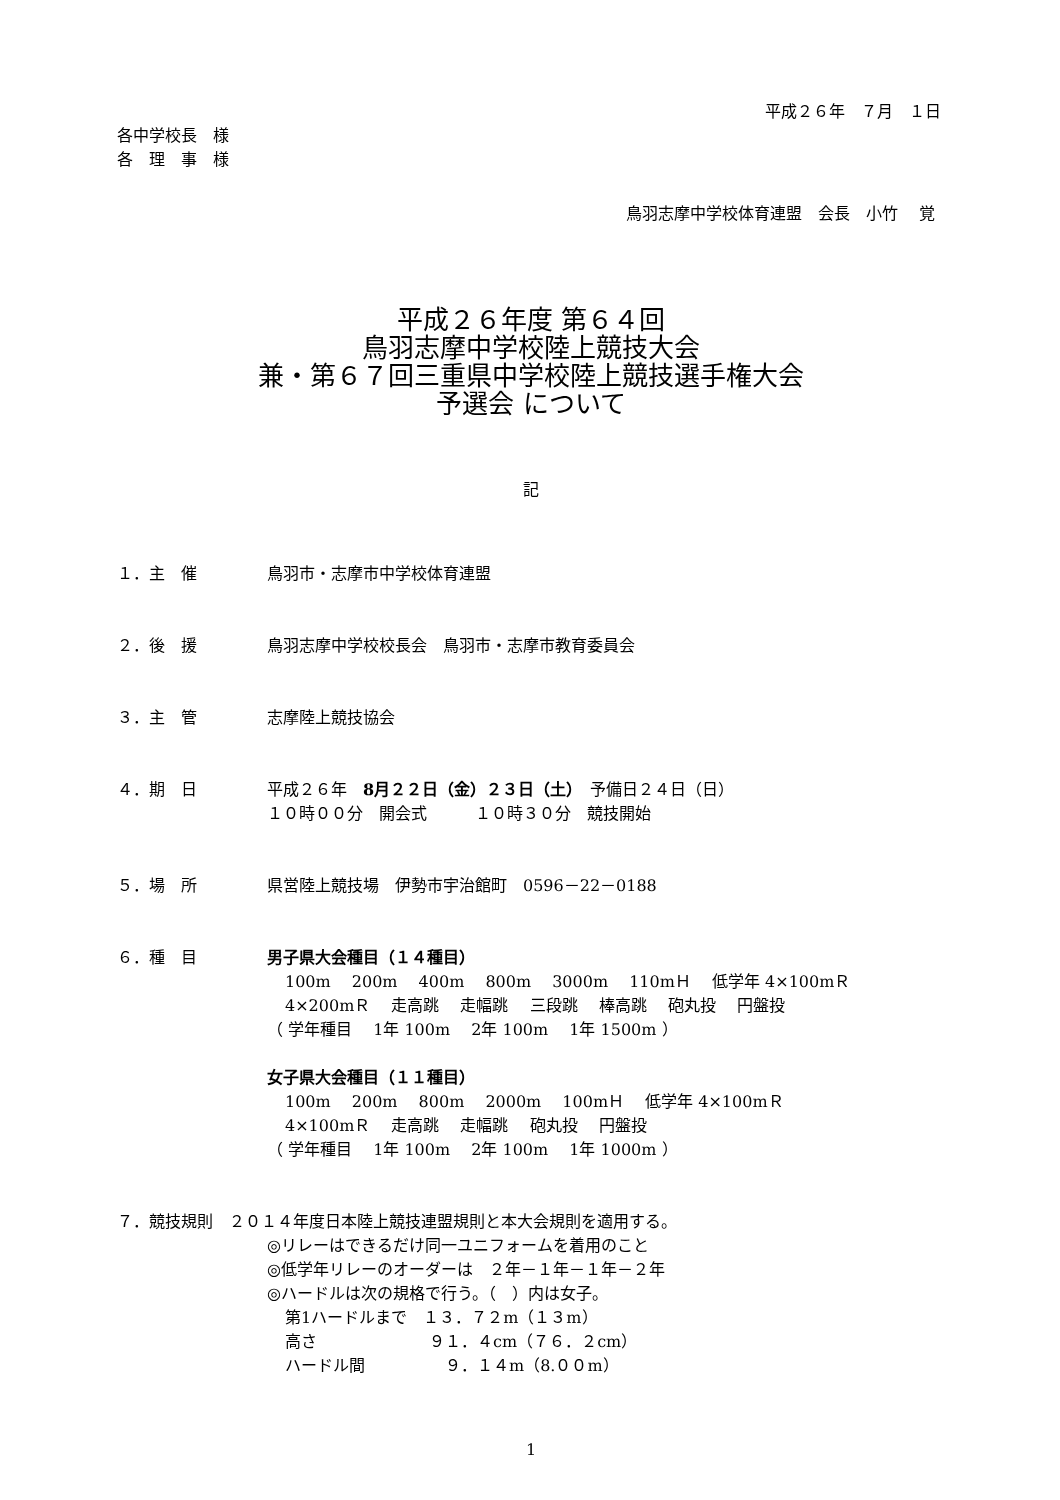平成２６年　７月　１日
各中学校長　様
各　理　事　様
鳥羽志摩中学校体育連盟　会長　小竹　 覚
平成２６年度 第６４回
鳥羽志摩中学校陸上競技大会
兼・第６７回三重県中学校陸上競技選手権大会
予選会 について
記
１．主　催 鳥羽市・志摩市中学校体育連盟
２．後　援 鳥羽志摩中学校校長会　鳥羽市・志摩市教育委員会
３．主　管 志摩陸上競技協会
４．期　日 平成２６年　8月２２日（金）２３日（土）　予備日２４日（日）
１０時００分　開会式　　　１０時３０分　競技開始
５．場　所 県営陸上競技場　伊勢市宇治館町　0596－22－0188
６．種　目 男子県大会種目（１４種目）
100m　 200m　 400m　 800m　 3000m　 110mＨ　 低学年 4×100mＲ
4×200mＲ　 走高跳　 走幅跳　 三段跳　 棒高跳　 砲丸投　 円盤投
（ 学年種目　 1年 100m　 2年 100m　 1年 1500m ）
女子県大会種目（１１種目）
100m　 200m　 800m　 2000m　 100mＨ　 低学年 4×100mＲ
4×100mＲ　 走高跳　 走幅跳　 砲丸投　 円盤投
（ 学年種目　 1年 100m　 2年 100m　 1年 1000m ）
７．競技規則　２０１４年度日本陸上競技連盟規則と本大会規則を適用する。
◎リレーはできるだけ同一ユニフォームを着用のこと
◎低学年リレーのオーダーは　２年－１年－１年－２年
◎ハードルは次の規格で行う。（　）内は女子。
第1ハードルまで　１３．７２m（１３m）
高さ　　　　　　　９１．４cm（７６．２cm）
ハードル間　　　　　９．１４m（8.００m）
1